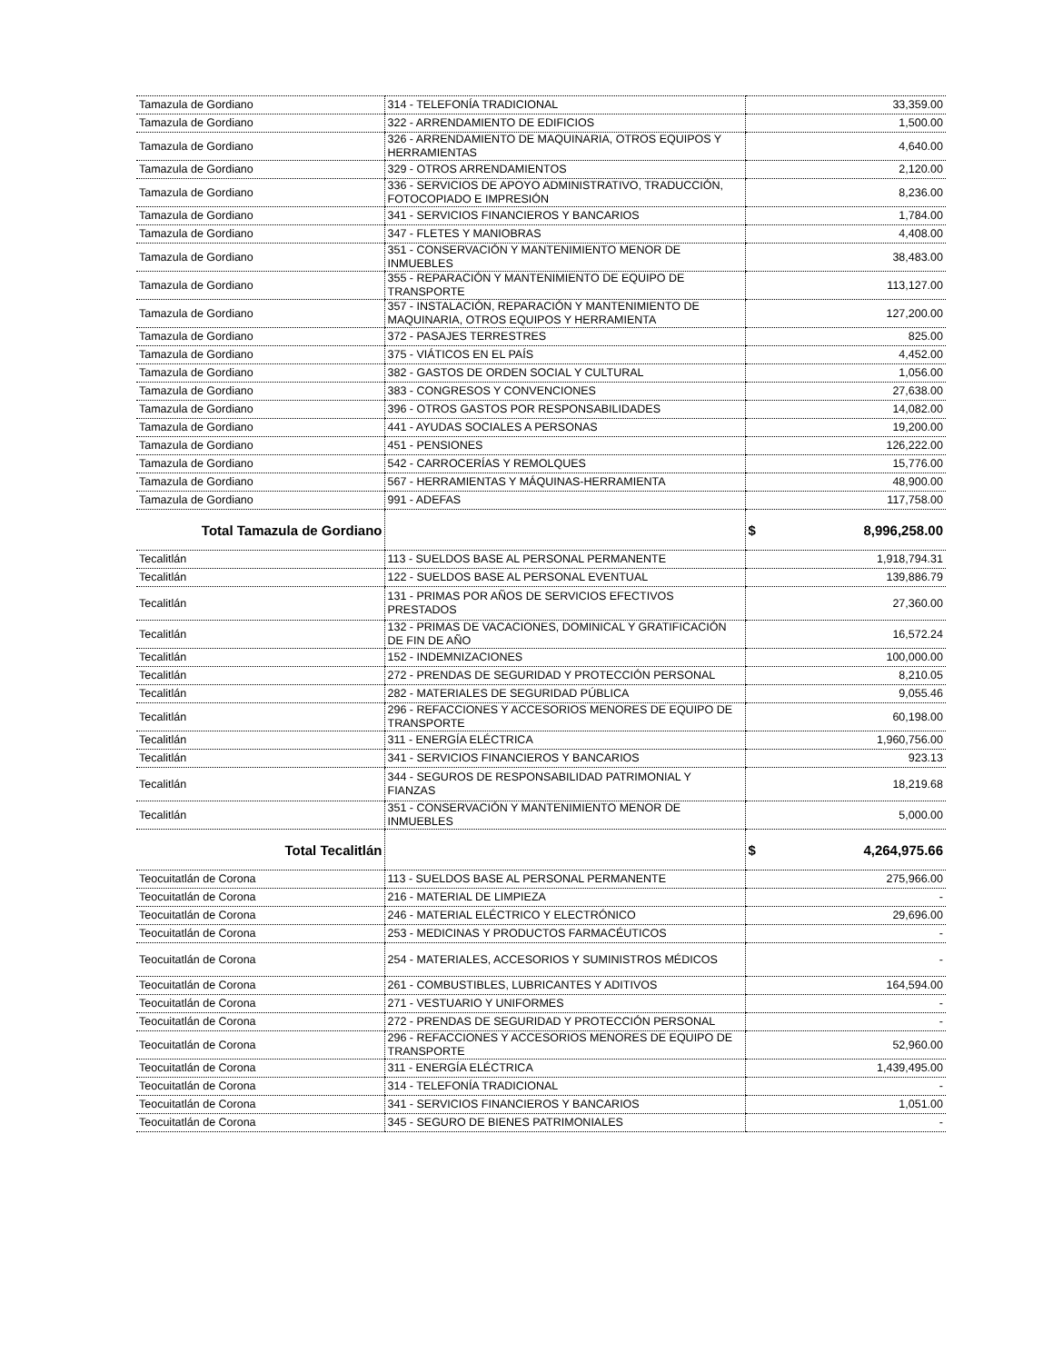| Tamazula de Gordiano | 314 - TELEFONÍA TRADICIONAL | 33,359.00 |
| Tamazula de Gordiano | 322 - ARRENDAMIENTO DE EDIFICIOS | 1,500.00 |
| Tamazula de Gordiano | 326 - ARRENDAMIENTO DE MAQUINARIA, OTROS EQUIPOS Y HERRAMIENTAS | 4,640.00 |
| Tamazula de Gordiano | 329 - OTROS ARRENDAMIENTOS | 2,120.00 |
| Tamazula de Gordiano | 336 - SERVICIOS DE APOYO ADMINISTRATIVO, TRADUCCIÓN, FOTOCOPIADO E IMPRESIÓN | 8,236.00 |
| Tamazula de Gordiano | 341 - SERVICIOS FINANCIEROS Y BANCARIOS | 1,784.00 |
| Tamazula de Gordiano | 347 - FLETES Y MANIOBRAS | 4,408.00 |
| Tamazula de Gordiano | 351 - CONSERVACIÓN Y MANTENIMIENTO MENOR DE INMUEBLES | 38,483.00 |
| Tamazula de Gordiano | 355 - REPARACIÓN Y MANTENIMIENTO DE EQUIPO DE TRANSPORTE | 113,127.00 |
| Tamazula de Gordiano | 357 - INSTALACIÓN, REPARACIÓN Y MANTENIMIENTO DE MAQUINARIA, OTROS EQUIPOS Y HERRAMIENTA | 127,200.00 |
| Tamazula de Gordiano | 372 - PASAJES TERRESTRES | 825.00 |
| Tamazula de Gordiano | 375 - VIÁTICOS EN EL PAÍS | 4,452.00 |
| Tamazula de Gordiano | 382 - GASTOS DE ORDEN SOCIAL Y CULTURAL | 1,056.00 |
| Tamazula de Gordiano | 383 - CONGRESOS Y CONVENCIONES | 27,638.00 |
| Tamazula de Gordiano | 396 - OTROS GASTOS POR RESPONSABILIDADES | 14,082.00 |
| Tamazula de Gordiano | 441 - AYUDAS SOCIALES A PERSONAS | 19,200.00 |
| Tamazula de Gordiano | 451 - PENSIONES | 126,222.00 |
| Tamazula de Gordiano | 542 - CARROCERÍAS Y REMOLQUES | 15,776.00 |
| Tamazula de Gordiano | 567 - HERRAMIENTAS Y MÁQUINAS-HERRAMIENTA | 48,900.00 |
| Tamazula de Gordiano | 991 - ADEFAS | 117,758.00 |
| Total Tamazula de Gordiano | | $ 8,996,258.00 |
| Tecalitlán | 113 - SUELDOS BASE AL PERSONAL PERMANENTE | 1,918,794.31 |
| Tecalitlán | 122 - SUELDOS BASE AL PERSONAL EVENTUAL | 139,886.79 |
| Tecalitlán | 131 - PRIMAS POR AÑOS DE SERVICIOS EFECTIVOS PRESTADOS | 27,360.00 |
| Tecalitlán | 132 - PRIMAS DE VACACIONES, DOMINICAL Y GRATIFICACIÓN DE FIN DE AÑO | 16,572.24 |
| Tecalitlán | 152 - INDEMNIZACIONES | 100,000.00 |
| Tecalitlán | 272 - PRENDAS DE SEGURIDAD Y PROTECCIÓN PERSONAL | 8,210.05 |
| Tecalitlán | 282 - MATERIALES DE SEGURIDAD PÚBLICA | 9,055.46 |
| Tecalitlán | 296 - REFACCIONES Y ACCESORIOS MENORES DE EQUIPO DE TRANSPORTE | 60,198.00 |
| Tecalitlán | 311 - ENERGÍA ELÉCTRICA | 1,960,756.00 |
| Tecalitlán | 341 - SERVICIOS FINANCIEROS Y BANCARIOS | 923.13 |
| Tecalitlán | 344 - SEGUROS DE RESPONSABILIDAD PATRIMONIAL Y FIANZAS | 18,219.68 |
| Tecalitlán | 351 - CONSERVACIÓN Y MANTENIMIENTO MENOR DE INMUEBLES | 5,000.00 |
| Total Tecalitlán | | $ 4,264,975.66 |
| Teocuitatlán de Corona | 113 - SUELDOS BASE AL PERSONAL PERMANENTE | 275,966.00 |
| Teocuitatlán de Corona | 216 - MATERIAL DE LIMPIEZA | - |
| Teocuitatlán de Corona | 246 - MATERIAL ELÉCTRICO Y ELECTRÓNICO | 29,696.00 |
| Teocuitatlán de Corona | 253 - MEDICINAS Y PRODUCTOS FARMACÉUTICOS | - |
| Teocuitatlán de Corona | 254 - MATERIALES, ACCESORIOS Y SUMINISTROS MÉDICOS | - |
| Teocuitatlán de Corona | 261 - COMBUSTIBLES, LUBRICANTES Y ADITIVOS | 164,594.00 |
| Teocuitatlán de Corona | 271 - VESTUARIO Y UNIFORMES | - |
| Teocuitatlán de Corona | 272 - PRENDAS DE SEGURIDAD Y PROTECCIÓN PERSONAL | - |
| Teocuitatlán de Corona | 296 - REFACCIONES Y ACCESORIOS MENORES DE EQUIPO DE TRANSPORTE | 52,960.00 |
| Teocuitatlán de Corona | 311 - ENERGÍA ELÉCTRICA | 1,439,495.00 |
| Teocuitatlán de Corona | 314 - TELEFONÍA TRADICIONAL | - |
| Teocuitatlán de Corona | 341 - SERVICIOS FINANCIEROS Y BANCARIOS | 1,051.00 |
| Teocuitatlán de Corona | 345 - SEGURO DE BIENES PATRIMONIALES | - |